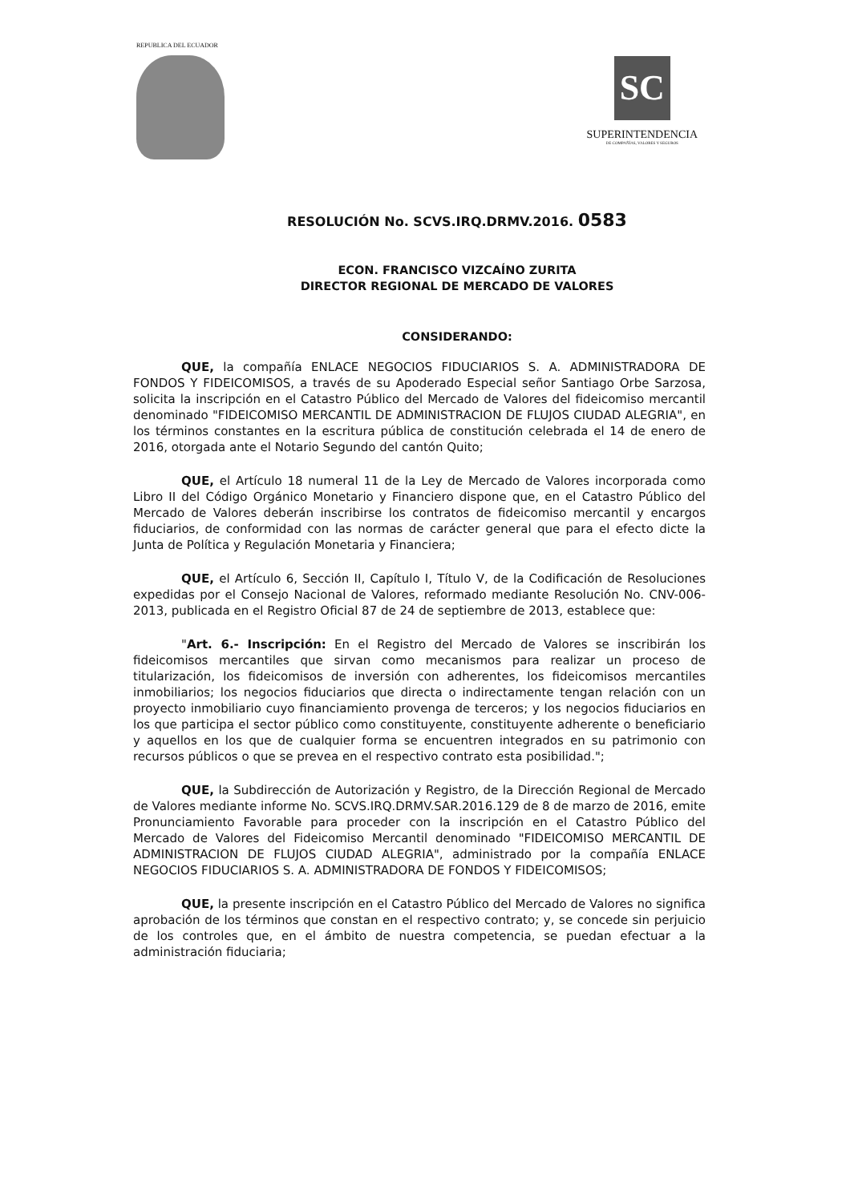REPUBLICA DEL ECUADOR
SC
SUPERINTENDENCIA
DE COMPAÑÍAS, VALORES Y SEGUROS
RESOLUCIÓN No. SCVS.IRQ.DRMV.2016. 0583
ECON. FRANCISCO VIZCAÍNO ZURITA
DIRECTOR REGIONAL DE MERCADO DE VALORES
CONSIDERANDO:
QUE, la compañía ENLACE NEGOCIOS FIDUCIARIOS S. A. ADMINISTRADORA DE FONDOS Y FIDEICOMISOS, a través de su Apoderado Especial señor Santiago Orbe Sarzosa, solicita la inscripción en el Catastro Público del Mercado de Valores del fideicomiso mercantil denominado "FIDEICOMISO MERCANTIL DE ADMINISTRACION DE FLUJOS CIUDAD ALEGRIA", en los términos constantes en la escritura pública de constitución celebrada el 14 de enero de 2016, otorgada ante el Notario Segundo del cantón Quito;
QUE, el Artículo 18 numeral 11 de la Ley de Mercado de Valores incorporada como Libro II del Código Orgánico Monetario y Financiero dispone que, en el Catastro Público del Mercado de Valores deberán inscribirse los contratos de fideicomiso mercantil y encargos fiduciarios, de conformidad con las normas de carácter general que para el efecto dicte la Junta de Política y Regulación Monetaria y Financiera;
QUE, el Artículo 6, Sección II, Capítulo I, Título V, de la Codificación de Resoluciones expedidas por el Consejo Nacional de Valores, reformado mediante Resolución No. CNV-006-2013, publicada en el Registro Oficial 87 de 24 de septiembre de 2013, establece que:
"Art. 6.- Inscripción: En el Registro del Mercado de Valores se inscribirán los fideicomisos mercantiles que sirvan como mecanismos para realizar un proceso de titularización, los fideicomisos de inversión con adherentes, los fideicomisos mercantiles inmobiliarios; los negocios fiduciarios que directa o indirectamente tengan relación con un proyecto inmobiliario cuyo financiamiento provenga de terceros; y los negocios fiduciarios en los que participa el sector público como constituyente, constituyente adherente o beneficiario y aquellos en los que de cualquier forma se encuentren integrados en su patrimonio con recursos públicos o que se prevea en el respectivo contrato esta posibilidad.";
QUE, la Subdirección de Autorización y Registro, de la Dirección Regional de Mercado de Valores mediante informe No. SCVS.IRQ.DRMV.SAR.2016.129 de 8 de marzo de 2016, emite Pronunciamiento Favorable para proceder con la inscripción en el Catastro Público del Mercado de Valores del Fideicomiso Mercantil denominado "FIDEICOMISO MERCANTIL DE ADMINISTRACION DE FLUJOS CIUDAD ALEGRIA", administrado por la compañía ENLACE NEGOCIOS FIDUCIARIOS S. A. ADMINISTRADORA DE FONDOS Y FIDEICOMISOS;
QUE, la presente inscripción en el Catastro Público del Mercado de Valores no significa aprobación de los términos que constan en el respectivo contrato; y, se concede sin perjuicio de los controles que, en el ámbito de nuestra competencia, se puedan efectuar a la administración fiduciaria;